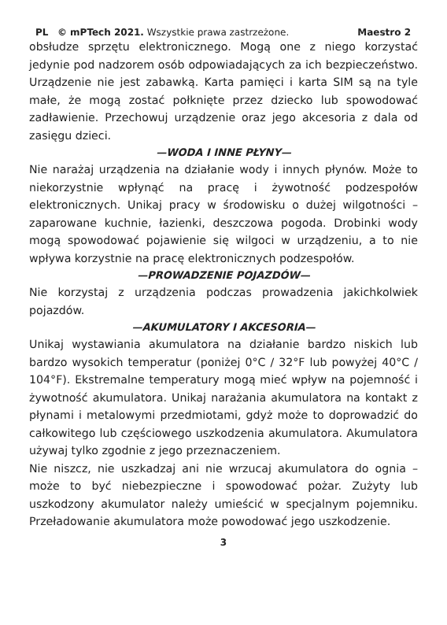PL © mPTech 2021. Wszystkie prawa zastrzeżone. Maestro 2
obsłudze sprzętu elektronicznego. Mogą one z niego korzystać jedynie pod nadzorem osób odpowiadających za ich bezpieczeństwo. Urządzenie nie jest zabawką. Karta pamięci i karta SIM są na tyle małe, że mogą zostać połknięte przez dziecko lub spowodować zadławienie. Przechowuj urządzenie oraz jego akcesoria z dala od zasięgu dzieci.
—WODA I INNE PŁYNY—
Nie narażaj urządzenia na działanie wody i innych płynów. Może to niekorzystnie wpłynąć na pracę i żywotność podzespołów elektronicznych. Unikaj pracy w środowisku o dużej wilgotności – zaparowane kuchnie, łazienki, deszczowa pogoda. Drobinki wody mogą spowodować pojawienie się wilgoci w urządzeniu, a to nie wpływa korzystnie na pracę elektronicznych podzespołów.
—PROWADZENIE POJAZDÓW—
Nie korzystaj z urządzenia podczas prowadzenia jakichkolwiek pojazdów.
—AKUMULATORY I AKCESORIA—
Unikaj wystawiania akumulatora na działanie bardzo niskich lub bardzo wysokich temperatur (poniżej 0°C / 32°F lub powyżej 40°C / 104°F). Ekstremalne temperatury mogą mieć wpływ na pojemność i żywotność akumulatora. Unikaj narażania akumulatora na kontakt z płynami i metalowymi przedmiotami, gdyż może to doprowadzić do całkowitego lub częściowego uszkodzenia akumulatora. Akumulatora używaj tylko zgodnie z jego przeznaczeniem.
Nie niszcz, nie uszkadzaj ani nie wrzucaj akumulatora do ognia – może to być niebezpieczne i spowodować pożar. Zużyty lub uszkodzony akumulator należy umieścić w specjalnym pojemniku. Przeładowanie akumulatora może powodować jego uszkodzenie.
3